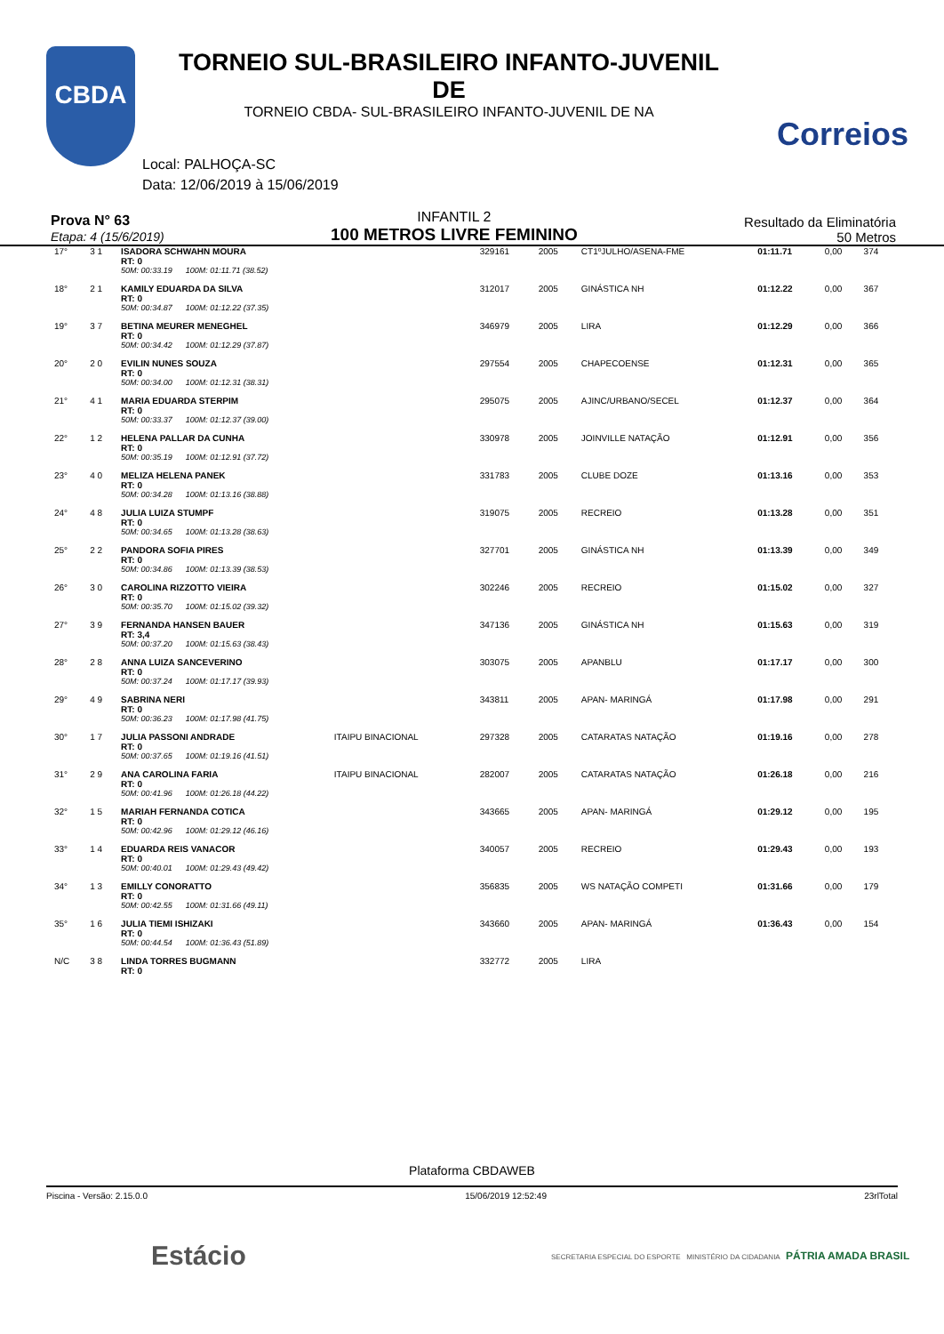CBDA
Correios
TORNEIO SUL-BRASILEIRO INFANTO-JUVENIL DE
TORNEIO CBDA- SUL-BRASILEIRO INFANTO-JUVENIL DE NA
Local: PALHOÇA-SC
Data: 12/06/2019 à 15/06/2019
Prova N° 63
Etapa: 4 (15/6/2019)
INFANTIL 2
100 METROS LIVRE FEMININO
Resultado da Eliminatória
50 Metros
| 17° | 3 1 | ISADORA SCHWAHN MOURA RT: 0 | | 329161 | 2005 | CT1ºJULHO/ASENA-FME | 01:11.71 | 0,00 | 374 |
| | | 50M: 00:33.19 100M: 01:11.71 (38.52) | | | | | | | |
| 18° | 2 1 | KAMILY EDUARDA DA SILVA RT: 0 | | 312017 | 2005 | GINÁSTICA NH | 01:12.22 | 0,00 | 367 |
| | | 50M: 00:34.87 100M: 01:12.22 (37.35) | | | | | | | |
| 19° | 3 7 | BETINA MEURER MENEGHEL RT: 0 | | 346979 | 2005 | LIRA | 01:12.29 | 0,00 | 366 |
| | | 50M: 00:34.42 100M: 01:12.29 (37.87) | | | | | | | |
| 20° | 2 0 | EVILIN NUNES SOUZA RT: 0 | | 297554 | 2005 | CHAPECOENSE | 01:12.31 | 0,00 | 365 |
| | | 50M: 00:34.00 100M: 01:12.31 (38.31) | | | | | | | |
| 21° | 4 1 | MARIA EDUARDA STERPIM RT: 0 | | 295075 | 2005 | AJINC/URBANO/SECEL | 01:12.37 | 0,00 | 364 |
| | | 50M: 00:33.37 100M: 01:12.37 (39.00) | | | | | | | |
| 22° | 1 2 | HELENA PALLAR DA CUNHA RT: 0 | | 330978 | 2005 | JOINVILLE NATAÇÃO | 01:12.91 | 0,00 | 356 |
| | | 50M: 00:35.19 100M: 01:12.91 (37.72) | | | | | | | |
| 23° | 4 0 | MELIZA HELENA PANEK RT: 0 | | 331783 | 2005 | CLUBE DOZE | 01:13.16 | 0,00 | 353 |
| | | 50M: 00:34.28 100M: 01:13.16 (38.88) | | | | | | | |
| 24° | 4 8 | JULIA LUIZA STUMPF RT: 0 | | 319075 | 2005 | RECREIO | 01:13.28 | 0,00 | 351 |
| | | 50M: 00:34.65 100M: 01:13.28 (38.63) | | | | | | | |
| 25° | 2 2 | PANDORA SOFIA PIRES RT: 0 | | 327701 | 2005 | GINÁSTICA NH | 01:13.39 | 0,00 | 349 |
| | | 50M: 00:34.86 100M: 01:13.39 (38.53) | | | | | | | |
| 26° | 3 0 | CAROLINA RIZZOTTO VIEIRA RT: 0 | | 302246 | 2005 | RECREIO | 01:15.02 | 0,00 | 327 |
| | | 50M: 00:35.70 100M: 01:15.02 (39.32) | | | | | | | |
| 27° | 3 9 | FERNANDA HANSEN BAUER RT: 3,4 | | 347136 | 2005 | GINÁSTICA NH | 01:15.63 | 0,00 | 319 |
| | | 50M: 00:37.20 100M: 01:15.63 (38.43) | | | | | | | |
| 28° | 2 8 | ANNA LUIZA SANCEVERINO RT: 0 | | 303075 | 2005 | APANBLU | 01:17.17 | 0,00 | 300 |
| | | 50M: 00:37.24 100M: 01:17.17 (39.93) | | | | | | | |
| 29° | 4 9 | SABRINA NERI RT: 0 | | 343811 | 2005 | APAN- MARINGÁ | 01:17.98 | 0,00 | 291 |
| | | 50M: 00:36.23 100M: 01:17.98 (41.75) | | | | | | | |
| 30° | 1 7 | JULIA PASSONI ANDRADE RT: 0 | ITAIPU BINACIONAL | 297328 | 2005 | CATARATAS NATAÇÃO | 01:19.16 | 0,00 | 278 |
| | | 50M: 00:37.65 100M: 01:19.16 (41.51) | | | | | | | |
| 31° | 2 9 | ANA CAROLINA FARIA RT: 0 | ITAIPU BINACIONAL | 282007 | 2005 | CATARATAS NATAÇÃO | 01:26.18 | 0,00 | 216 |
| | | 50M: 00:41.96 100M: 01:26.18 (44.22) | | | | | | | |
| 32° | 1 5 | MARIAH FERNANDA COTICA RT: 0 | | 343665 | 2005 | APAN- MARINGÁ | 01:29.12 | 0,00 | 195 |
| | | 50M: 00:42.96 100M: 01:29.12 (46.16) | | | | | | | |
| 33° | 1 4 | EDUARDA REIS VANACOR RT: 0 | | 340057 | 2005 | RECREIO | 01:29.43 | 0,00 | 193 |
| | | 50M: 00:40.01 100M: 01:29.43 (49.42) | | | | | | | |
| 34° | 1 3 | EMILLY CONORATTO RT: 0 | | 356835 | 2005 | WS NATAÇÃO COMPETI | 01:31.66 | 0,00 | 179 |
| | | 50M: 00:42.55 100M: 01:31.66 (49.11) | | | | | | | |
| 35° | 1 6 | JULIA TIEMI ISHIZAKI RT: 0 | | 343660 | 2005 | APAN- MARINGÁ | 01:36.43 | 0,00 | 154 |
| | | 50M: 00:44.54 100M: 01:36.43 (51.89) | | | | | | | |
| N/C | 3 8 | LINDA TORRES BUGMANN RT: 0 | | 332772 | 2005 | LIRA | | | |
Plataforma CBDAWEB
Piscina - Versão: 2.15.0.0 15/06/2019 12:52:49 23rlTotal
Estácio
SECRETARIA ESPECIAL DO ESPORTE MINISTÉRIO DA CIDADANIA PÁTRIA AMADA BRASIL